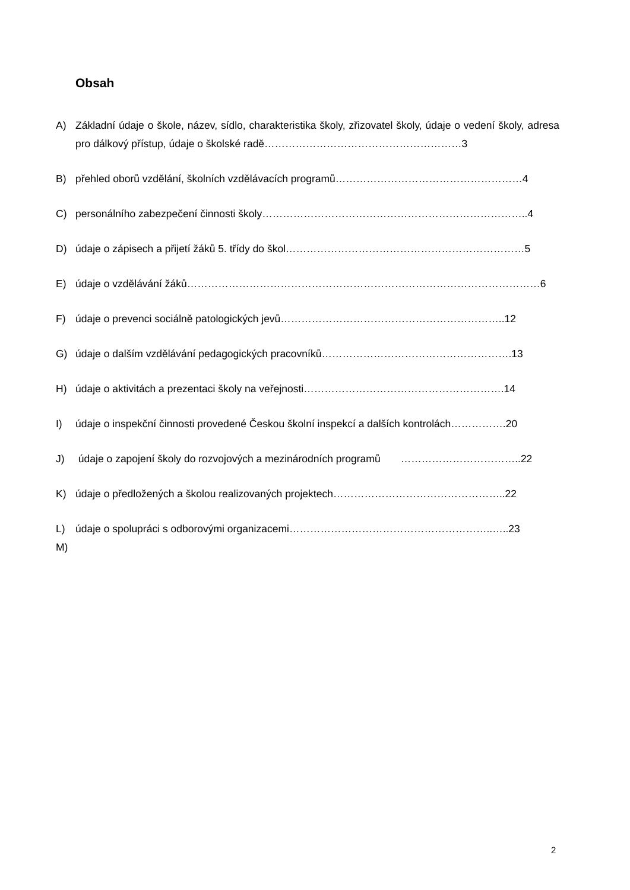Obsah
A) Základní údaje o škole, název, sídlo, charakteristika školy, zřizovatel školy, údaje o vedení školy, adresa pro dálkový přístup, údaje o školské radě…………………………………………………3
B) přehled oborů vzdělání, školních vzdělávacích programů………………………………………………4
C) personálního zabezpečení činnosti školy…………………………………………………………………..4
D) údaje o zápisech a přijetí žáků 5. třídy do škol……………………………………………………………5
E) údaje o vzdělávání žáků…………………………………………………………………………………………6
F) údaje o prevenci sociálně patologických jevů………………………………………………………..12
G) údaje o dalším vzdělávání pedagogických pracovníků……………………………………………….13
H) údaje o aktivitách a prezentaci školy na veřejnosti………………………………………………….14
I) údaje o inspekční činnosti provedené Českou školní inspekcí a dalších kontrolách…………….20
J) údaje o zapojení školy do rozvojových a mezinárodních programů ……………………………..22
K) údaje o předložených a školou realizovaných projektech…………………………………………..22
L) údaje o spolupráci s odborovými organizacemi…………………………………………………..…..23
M)
2